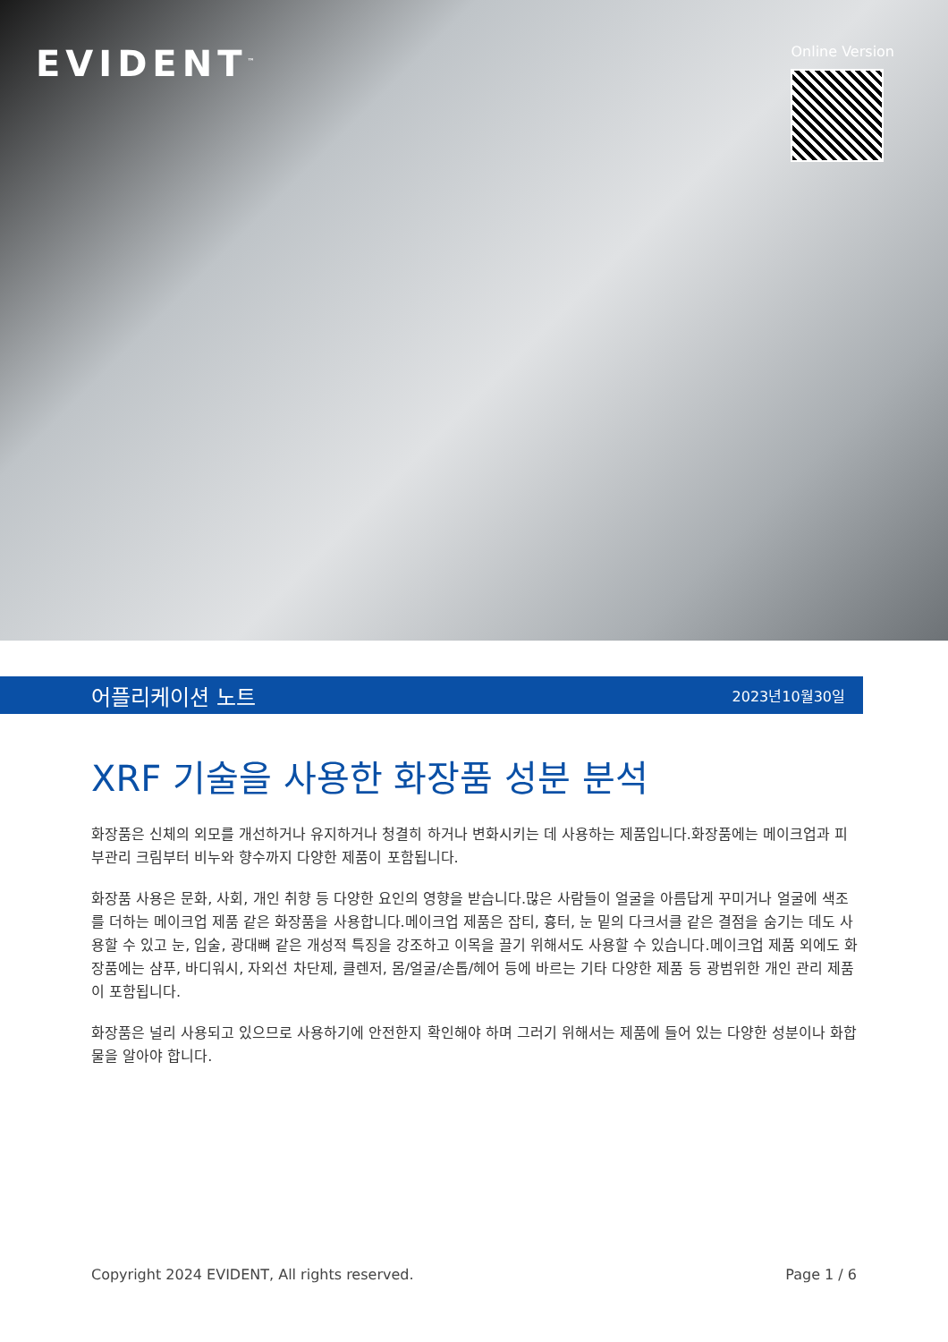EVIDENT<sup>™</sup>
Online Version
어플리케이션 노트 2023년10월30일
XRF 기술을 사용한 화장품 성분 분석
화장품은 신체의 외모를 개선하거나 유지하거나 청결히 하거나 변화시키는 데 사용하는 제품입니다.화장품에는 메이크업과 피부관리 크림부터 비누와 향수까지 다양한 제품이 포함됩니다.
화장품 사용은 문화, 사회, 개인 취향 등 다양한 요인의 영향을 받습니다.많은 사람들이 얼굴을 아름답게 꾸미거나 얼굴에 색조를 더하는 메이크업 제품 같은 화장품을 사용합니다.메이크업 제품은 잡티, 흉터, 눈 밑의 다크서클 같은 결점을 숨기는 데도 사용할 수 있고 눈, 입술, 광대뼈 같은 개성적 특징을 강조하고 이목을 끌기 위해서도 사용할 수 있습니다.메이크업 제품 외에도 화장품에는 샴푸, 바디워시, 자외선 차단제, 클렌저, 몸/얼굴/손톱/헤어 등에 바르는 기타 다양한 제품 등 광범위한 개인 관리 제품이 포함됩니다.
화장품은 널리 사용되고 있으므로 사용하기에 안전한지 확인해야 하며 그러기 위해서는 제품에 들어 있는 다양한 성분이나 화합물을 알아야 합니다.
Copyright 2024 EVIDENT, All rights reserved. Page 1 / 6